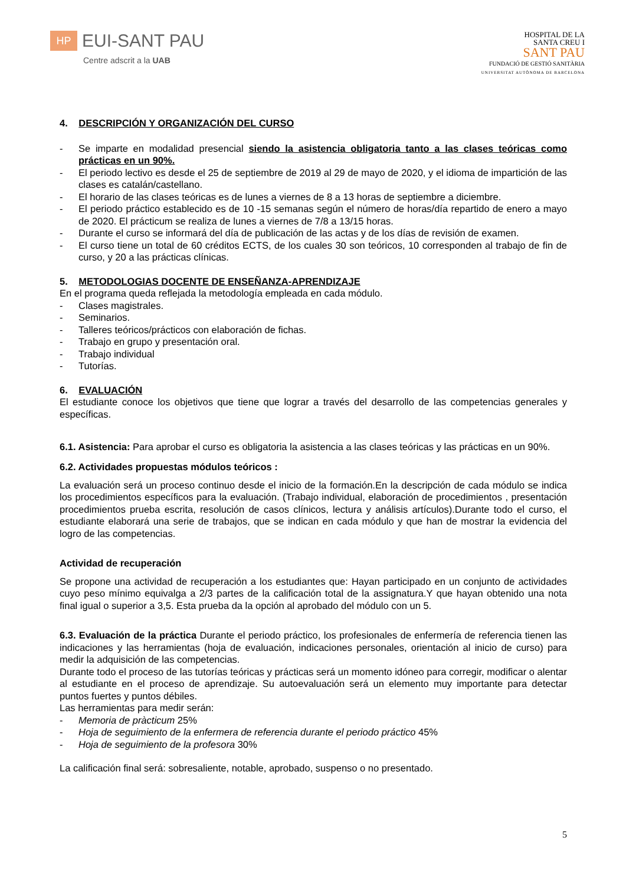HP
EUI-SANT PAU
Centre adscrit a la UAB
HOSPITAL DE LA
SANTA CREU I
SANT PAU
FUNDACIÓ DE GESTIÓ SANITÀRIA
UNIVERSITAT AUTÒNOMA DE BARCELONA
4. DESCRIPCIÓN Y ORGANIZACIÓN DEL CURSO
- Se imparte en modalidad presencial siendo la asistencia obligatoria tanto a las clases teóricas como prácticas en un 90%.
- El periodo lectivo es desde el 25 de septiembre de 2019 al 29 de mayo de 2020, y el idioma de impartición de las clases es catalán/castellano.
- El horario de las clases teóricas es de lunes a viernes de 8 a 13 horas de septiembre a diciembre.
- El periodo práctico establecido es de 10 -15 semanas según el número de horas/día repartido de enero a mayo de 2020. El prácticum se realiza de lunes a viernes de 7/8 a 13/15 horas.
- Durante el curso se informará del día de publicación de las actas y de los días de revisión de examen.
- El curso tiene un total de 60 créditos ECTS, de los cuales 30 son teóricos, 10 corresponden al trabajo de fin de curso, y 20 a las prácticas clínicas.
5. METODOLOGIAS DOCENTE DE ENSEÑANZA-APRENDIZAJE
En el programa queda reflejada la metodología empleada en cada módulo.
- Clases magistrales.
- Seminarios.
- Talleres teóricos/prácticos con elaboración de fichas.
- Trabajo en grupo y presentación oral.
- Trabajo individual
- Tutorías.
6. EVALUACIÓN
El estudiante conoce los objetivos que tiene que lograr a través del desarrollo de las competencias generales y específicas.
6.1. Asistencia: Para aprobar el curso es obligatoria la asistencia a las clases teóricas y las prácticas en un 90%.
6.2. Actividades propuestas módulos teóricos :
La evaluación será un proceso continuo desde el inicio de la formación.En la descripción de cada módulo se indica los procedimientos específicos para la evaluación. (Trabajo individual, elaboración de procedimientos , presentación procedimientos prueba escrita, resolución de casos clínicos, lectura y análisis artículos).Durante todo el curso, el estudiante elaborará una serie de trabajos, que se indican en cada módulo y que han de mostrar la evidencia del logro de las competencias.
Actividad de recuperación
Se propone una actividad de recuperación a los estudiantes que: Hayan participado en un conjunto de actividades cuyo peso mínimo equivalga a 2/3 partes de la calificación total de la assignatura.Y que hayan obtenido una nota final igual o superior a 3,5. Esta prueba da la opción al aprobado del módulo con un 5.
6.3. Evaluación de la práctica Durante el periodo práctico, los profesionales de enfermería de referencia tienen las indicaciones y las herramientas (hoja de evaluación, indicaciones personales, orientación al inicio de curso) para medir la adquisición de las competencias.
Durante todo el proceso de las tutorías teóricas y prácticas será un momento idóneo para corregir, modificar o alentar al estudiante en el proceso de aprendizaje. Su autoevaluación será un elemento muy importante para detectar puntos fuertes y puntos débiles.
Las herramientas para medir serán:
- Memoria de pràcticum 25%
- Hoja de seguimiento de la enfermera de referencia durante el periodo práctico 45%
- Hoja de seguimiento de la profesora 30%
La calificación final será: sobresaliente, notable, aprobado, suspenso o no presentado.
5